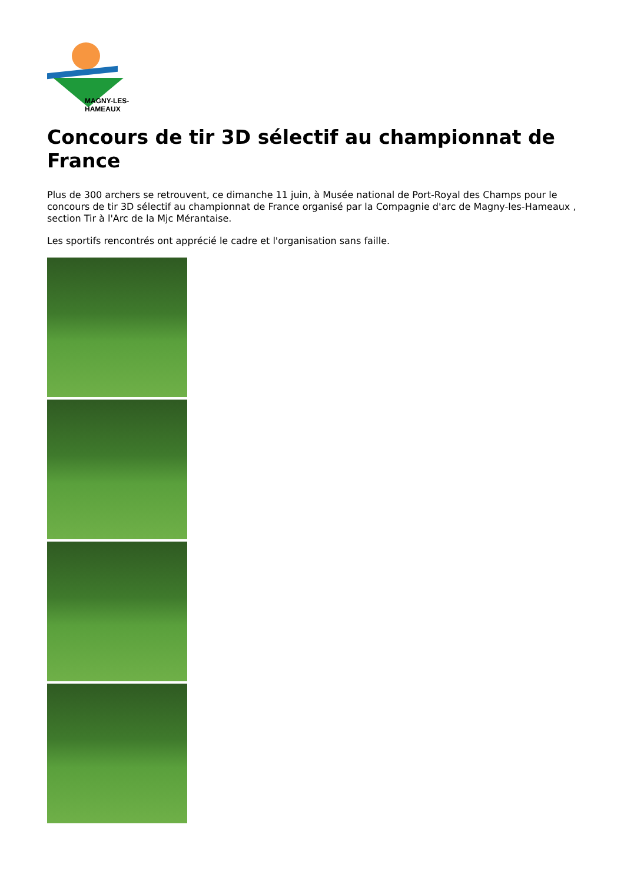MAGNY-LES-HAMEAUX
Concours de tir 3D sélectif au championnat de France
Plus de 300 archers se retrouvent, ce dimanche 11 juin, à Musée national de Port-Royal des Champs pour le concours de tir 3D sélectif au championnat de France organisé par la Compagnie d'arc de Magny-les-Hameaux , section Tir à l'Arc de la Mjc Mérantaise.
Les sportifs rencontrés ont apprécié le cadre et l'organisation sans faille.